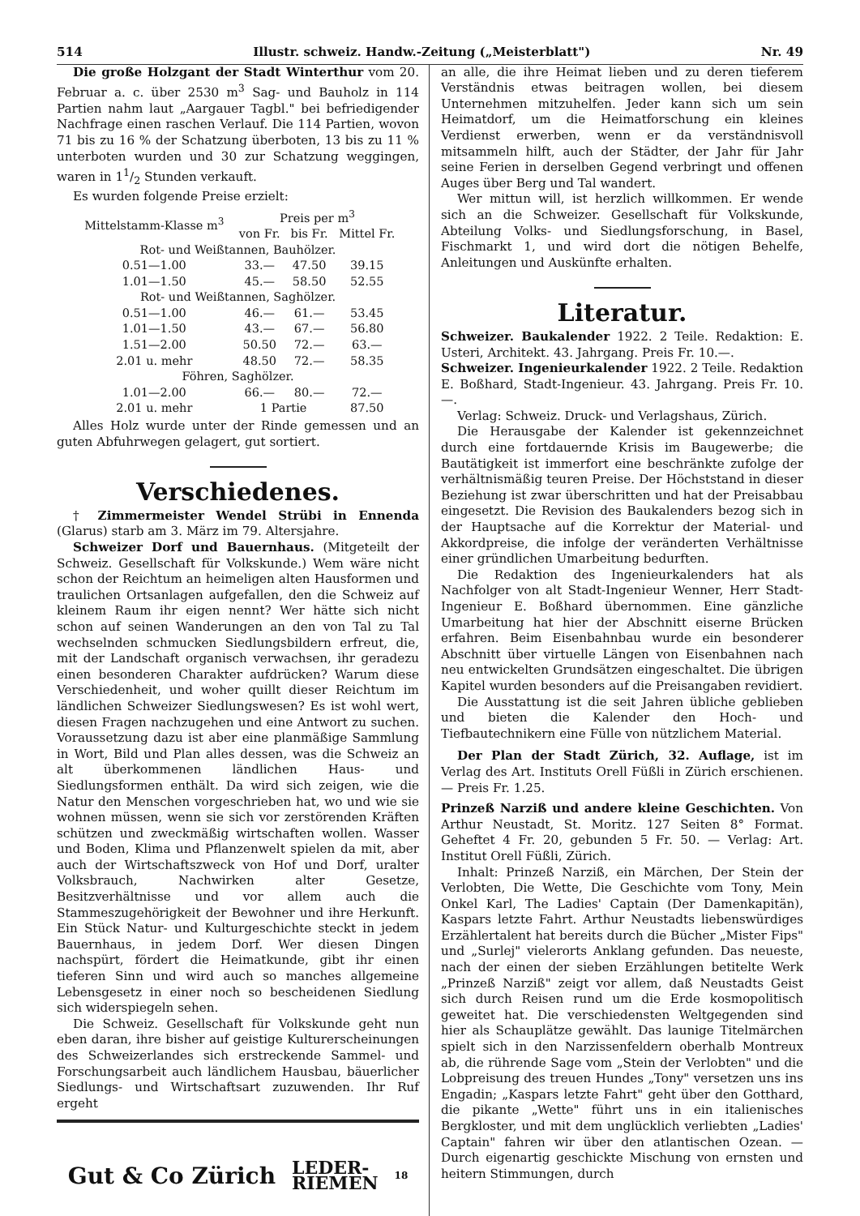514 Illustr. schweiz. Handw.-Zeitung („Meisterblatt") Nr. 49
Die große Holzgant der Stadt Winterthur vom 20. Februar a. c. über 2530 m<sup>3</sup> Sag- und Bauholz in 114 Partien nahm laut „Aargauer Tagbl." bei befriedigender Nachfrage einen raschen Verlauf. Die 114 Partien, wovon 71 bis zu 16 % der Schatzung überboten, 13 bis zu 11 % unterboten wurden und 30 zur Schatzung weggingen, waren in 11/2 Stunden verkauft.
Es wurden folgende Preise erzielt:
| Mittelstamm-Klasse m<sup>3</sup> | Preis per m<sup>3</sup> | | |
| --- | --- | --- | --- |
| | von Fr. | bis Fr. | Mittel Fr. |
| Rot- und Weißtannen, Bauhölzer. | | | |
| 0.51—1.00 | 33.— | 47.50 | 39.15 |
| 1.01—1.50 | 45.— | 58.50 | 52.55 |
| Rot- und Weißtannen, Saghölzer. | | | |
| 0.51—1.00 | 46.— | 61.— | 53.45 |
| 1.01—1.50 | 43.— | 67.— | 56.80 |
| 1.51—2.00 | 50.50 | 72.— | 63.— |
| 2.01 u. mehr | 48.50 | 72.— | 58.35 |
| Föhren, Saghölzer. | | | |
| 1.01—2.00 | 66.— | 80.— | 72.— |
| 2.01 u. mehr | 1 Partie | | 87.50 |
Alles Holz wurde unter der Rinde gemessen und an guten Abfuhrwegen gelagert, gut sortiert.
Verschiedenes.
† Zimmermeister Wendel Strübi in Ennenda (Glarus) starb am 3. März im 79. Altersjahre.
Schweizer Dorf und Bauernhaus. (Mitgeteilt der Schweiz. Gesellschaft für Volkskunde.) Wem wäre nicht schon der Reichtum an heimeligen alten Hausformen und traulichen Ortsanlagen aufgefallen, den die Schweiz auf kleinem Raum ihr eigen nennt? Wer hätte sich nicht schon auf seinen Wanderungen an den von Tal zu Tal wechselnden schmucken Siedlungsbildern erfreut, die, mit der Landschaft organisch verwachsen, ihr geradezu einen besonderen Charakter aufdrücken? Warum diese Verschiedenheit, und woher quillt dieser Reichtum im ländlichen Schweizer Siedlungswesen? Es ist wohl wert, diesen Fragen nachzugehen und eine Antwort zu suchen. Voraussetzung dazu ist aber eine planmäßige Sammlung in Wort, Bild und Plan alles dessen, was die Schweiz an alt überkommenen ländlichen Haus- und Siedlungsformen enthält. Da wird sich zeigen, wie die Natur den Menschen vorgeschrieben hat, wo und wie sie wohnen müssen, wenn sie sich vor zerstörenden Kräften schützen und zweckmäßig wirtschaften wollen. Wasser und Boden, Klima und Pflanzenwelt spielen da mit, aber auch der Wirtschaftszweck von Hof und Dorf, uralter Volksbrauch, Nachwirken alter Gesetze, Besitzverhältnisse und vor allem auch die Stammeszugehörigkeit der Bewohner und ihre Herkunft. Ein Stück Natur- und Kulturgeschichte steckt in jedem Bauernhaus, in jedem Dorf. Wer diesen Dingen nachspürt, fördert die Heimatkunde, gibt ihr einen tieferen Sinn und wird auch so manches allgemeine Lebensgesetz in einer noch so bescheidenen Siedlung sich widerspiegeln sehen.
Die Schweiz. Gesellschaft für Volkskunde geht nun eben daran, ihre bisher auf geistige Kulturerscheinungen des Schweizerlandes sich erstreckende Sammel- und Forschungsarbeit auch ländlichem Hausbau, bäuerlicher Siedlungs- und Wirtschaftsart zuzuwenden. Ihr Ruf ergeht
Gut & Co Zürich LEDER-
RIEMEN 18
an alle, die ihre Heimat lieben und zu deren tieferem Verständnis etwas beitragen wollen, bei diesem Unternehmen mitzuhelfen. Jeder kann sich um sein Heimatdorf, um die Heimatforschung ein kleines Verdienst erwerben, wenn er da verständnisvoll mitsammeln hilft, auch der Städter, der Jahr für Jahr seine Ferien in derselben Gegend verbringt und offenen Auges über Berg und Tal wandert.
Wer mittun will, ist herzlich willkommen. Er wende sich an die Schweizer. Gesellschaft für Volkskunde, Abteilung Volks- und Siedlungsforschung, in Basel, Fischmarkt 1, und wird dort die nötigen Behelfe, Anleitungen und Auskünfte erhalten.
Literatur.
Schweizer. Baukalender 1922. 2 Teile. Redaktion: E. Usteri, Architekt. 43. Jahrgang. Preis Fr. 10.—.
Schweizer. Ingenieurkalender 1922. 2 Teile. Redaktion E. Boßhard, Stadt-Ingenieur. 43. Jahrgang. Preis Fr. 10.—.
Verlag: Schweiz. Druck- und Verlagshaus, Zürich.
Die Herausgabe der Kalender ist gekennzeichnet durch eine fortdauernde Krisis im Baugewerbe; die Bautätigkeit ist immerfort eine beschränkte zufolge der verhältnismäßig teuren Preise. Der Höchststand in dieser Beziehung ist zwar überschritten und hat der Preisabbau eingesetzt. Die Revision des Baukalenders bezog sich in der Hauptsache auf die Korrektur der Material- und Akkordpreise, die infolge der veränderten Verhältnisse einer gründlichen Umarbeitung bedurften.
Die Redaktion des Ingenieurkalenders hat als Nachfolger von alt Stadt-Ingenieur Wenner, Herr Stadt-Ingenieur E. Boßhard übernommen. Eine gänzliche Umarbeitung hat hier der Abschnitt eiserne Brücken erfahren. Beim Eisenbahnbau wurde ein besonderer Abschnitt über virtuelle Längen von Eisenbahnen nach neu entwickelten Grundsätzen eingeschaltet. Die übrigen Kapitel wurden besonders auf die Preisangaben revidiert.
Die Ausstattung ist die seit Jahren übliche geblieben und bieten die Kalender den Hoch- und Tiefbautechnikern eine Fülle von nützlichem Material.
Der Plan der Stadt Zürich, 32. Auflage, ist im Verlag des Art. Instituts Orell Füßli in Zürich erschienen. — Preis Fr. 1.25.
Prinzeß Narziß und andere kleine Geschichten. Von Arthur Neustadt, St. Moritz. 127 Seiten 8° Format. Geheftet 4 Fr. 20, gebunden 5 Fr. 50. — Verlag: Art. Institut Orell Füßli, Zürich.
Inhalt: Prinzeß Narziß, ein Märchen, Der Stein der Verlobten, Die Wette, Die Geschichte vom Tony, Mein Onkel Karl, The Ladies' Captain (Der Damenkapitän), Kaspars letzte Fahrt. Arthur Neustadts liebenswürdiges Erzählertalent hat bereits durch die Bücher „Mister Fips" und „Surlej" vielerorts Anklang gefunden. Das neueste, nach der einen der sieben Erzählungen betitelte Werk „Prinzeß Narziß" zeigt vor allem, daß Neustadts Geist sich durch Reisen rund um die Erde kosmopolitisch geweitet hat. Die verschiedensten Weltgegenden sind hier als Schauplätze gewählt. Das launige Titelmärchen spielt sich in den Narzissenfeldern oberhalb Montreux ab, die rührende Sage vom „Stein der Verlobten" und die Lobpreisung des treuen Hundes „Tony" versetzen uns ins Engadin; „Kaspars letzte Fahrt" geht über den Gotthard, die pikante „Wette" führt uns in ein italienisches Bergkloster, und mit dem unglücklich verliebten „Ladies' Captain" fahren wir über den atlantischen Ozean. — Durch eigenartig geschickte Mischung von ernsten und heitern Stimmungen, durch